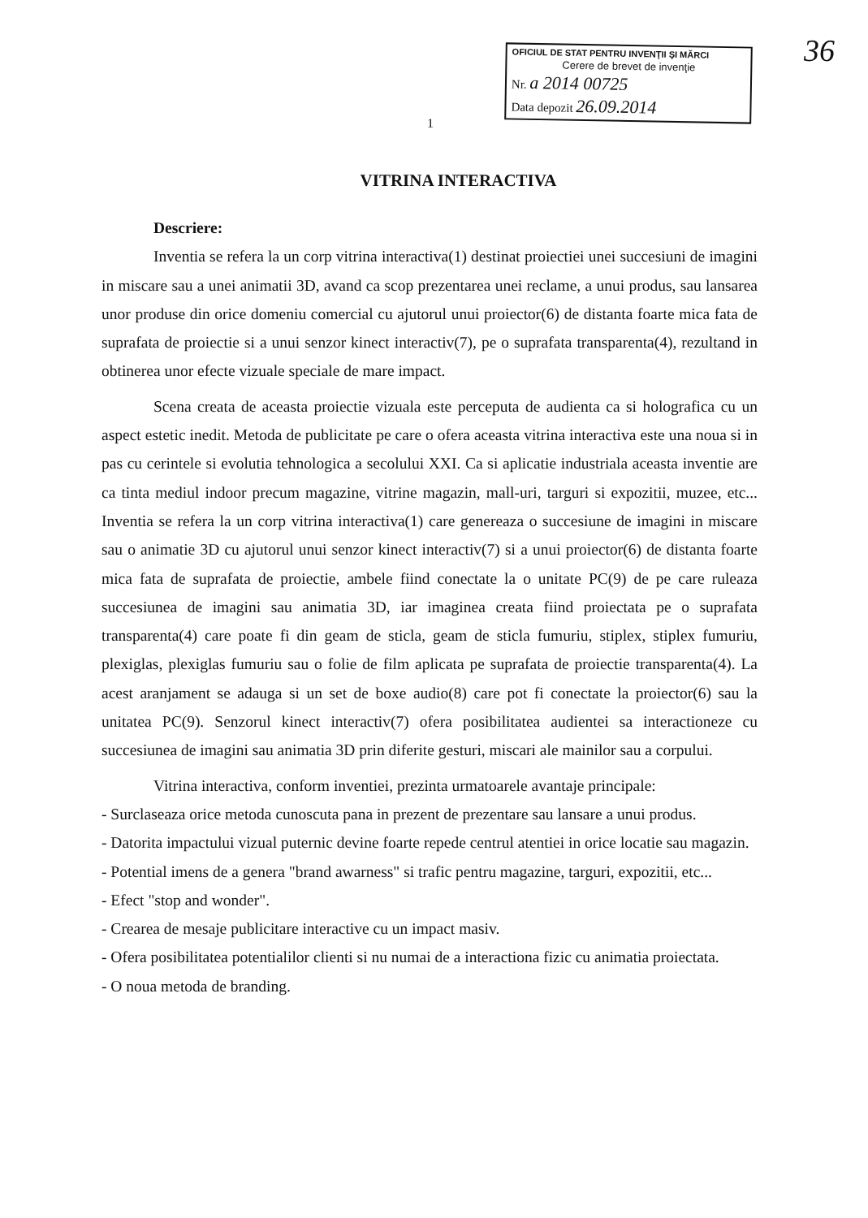36
OFICIUL DE STAT PENTRU INVENŢII ŞI MĂRCI
Cerere de brevet de invenţie
Nr. a 2014 00725
Data depozit 26.09.2014
1
VITRINA INTERACTIVA
Descriere:
Inventia se refera la un corp vitrina interactiva(1) destinat proiectiei unei succesiuni de imagini in miscare sau a unei animatii 3D, avand ca scop prezentarea unei reclame, a unui produs, sau lansarea unor produse din orice domeniu comercial cu ajutorul unui proiector(6) de distanta foarte mica fata de suprafata de proiectie si a unui senzor kinect interactiv(7), pe o suprafata transparenta(4), rezultand in obtinerea unor efecte vizuale speciale de mare impact.
Scena creata de aceasta proiectie vizuala este perceputa de audienta ca si holografica cu un aspect estetic inedit. Metoda de publicitate pe care o ofera aceasta vitrina interactiva este una noua si in pas cu cerintele si evolutia tehnologica a secolului XXI. Ca si aplicatie industriala aceasta inventie are ca tinta mediul indoor precum magazine, vitrine magazin, mall-uri, targuri si expozitii, muzee, etc... Inventia se refera la un corp vitrina interactiva(1) care genereaza o succesiune de imagini in miscare sau o animatie 3D cu ajutorul unui senzor kinect interactiv(7) si a unui proiector(6) de distanta foarte mica fata de suprafata de proiectie, ambele fiind conectate la o unitate PC(9) de pe care ruleaza succesiunea de imagini sau animatia 3D, iar imaginea creata fiind proiectata pe o suprafata transparenta(4) care poate fi din geam de sticla, geam de sticla fumuriu, stiplex, stiplex fumuriu, plexiglas, plexiglas fumuriu sau o folie de film aplicata pe suprafata de proiectie transparenta(4). La acest aranjament se adauga si un set de boxe audio(8) care pot fi conectate la proiector(6) sau la unitatea PC(9). Senzorul kinect interactiv(7) ofera posibilitatea audientei sa interactioneze cu succesiunea de imagini sau animatia 3D prin diferite gesturi, miscari ale mainilor sau a corpului.
Vitrina interactiva, conform inventiei, prezinta urmatoarele avantaje principale:
- Surclaseaza orice metoda cunoscuta pana in prezent de prezentare sau lansare a unui produs.
- Datorita impactului vizual puternic devine foarte repede centrul atentiei in orice locatie sau magazin.
- Potential imens de a genera "brand awarness" si trafic pentru magazine, targuri, expozitii, etc...
- Efect "stop and wonder".
- Crearea de mesaje publicitare interactive cu un impact masiv.
- Ofera posibilitatea potentialilor clienti si nu numai de a interactiona fizic cu animatia proiectata.
- O noua metoda de branding.